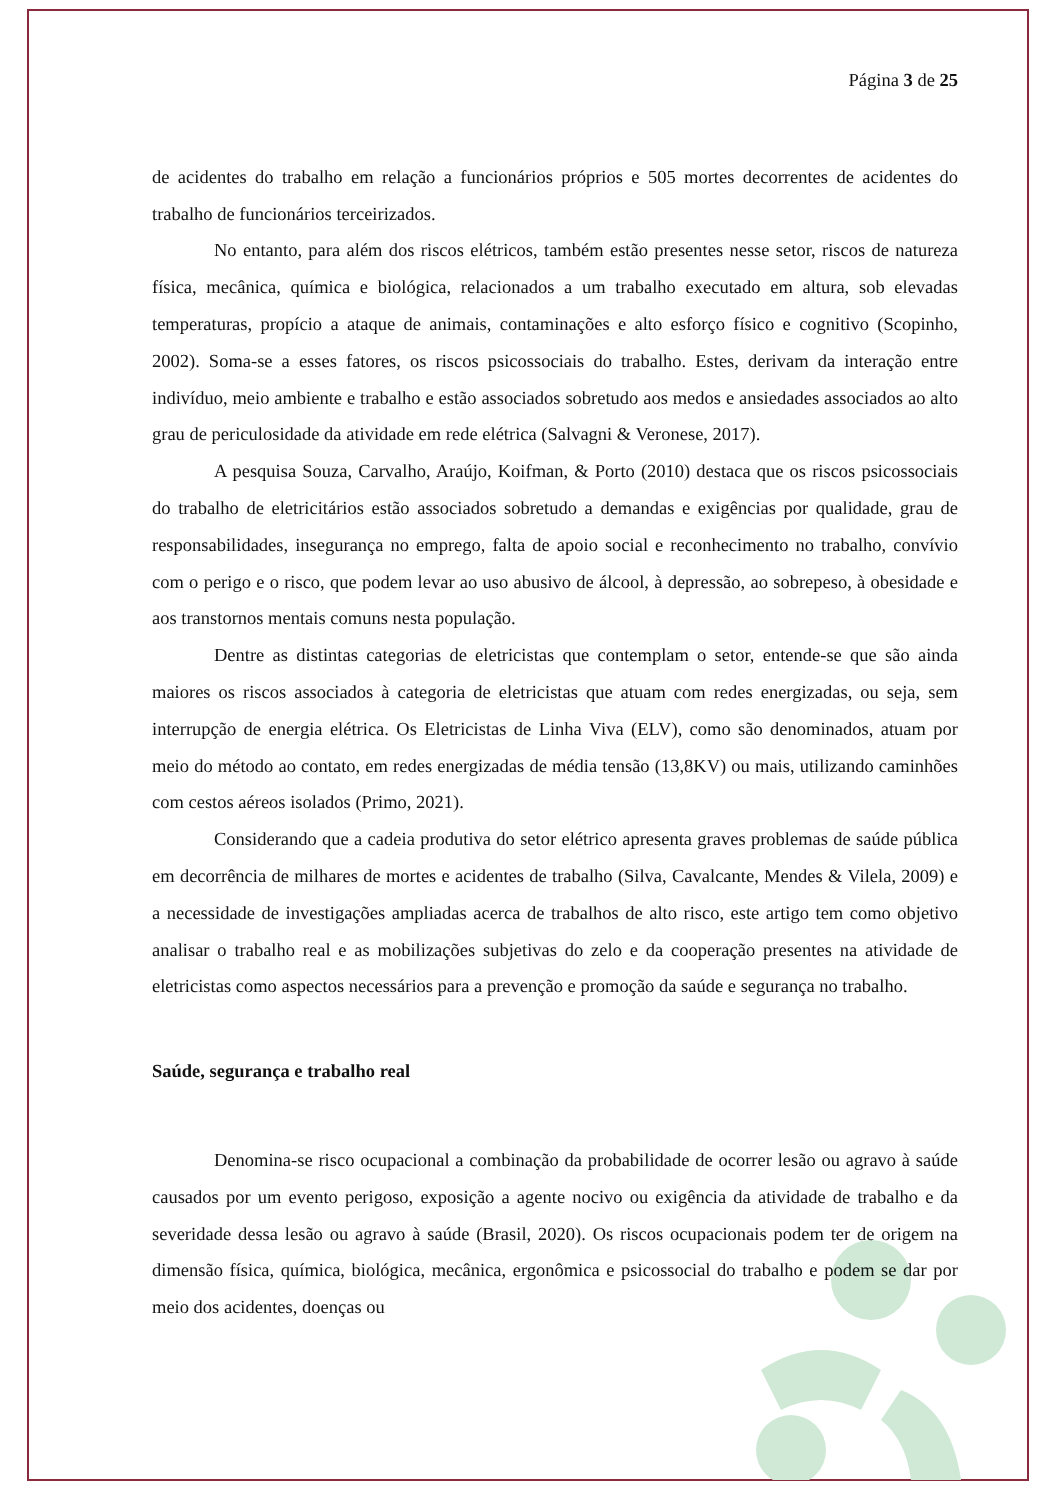Página 3 de 25
de acidentes do trabalho em relação a funcionários próprios e 505 mortes decorrentes de acidentes do trabalho de funcionários terceirizados.
No entanto, para além dos riscos elétricos, também estão presentes nesse setor, riscos de natureza física, mecânica, química e biológica, relacionados a um trabalho executado em altura, sob elevadas temperaturas, propício a ataque de animais, contaminações e alto esforço físico e cognitivo (Scopinho, 2002). Soma-se a esses fatores, os riscos psicossociais do trabalho. Estes, derivam da interação entre indivíduo, meio ambiente e trabalho e estão associados sobretudo aos medos e ansiedades associados ao alto grau de periculosidade da atividade em rede elétrica (Salvagni & Veronese, 2017).
A pesquisa Souza, Carvalho, Araújo, Koifman, & Porto (2010) destaca que os riscos psicossociais do trabalho de eletricitários estão associados sobretudo a demandas e exigências por qualidade, grau de responsabilidades, insegurança no emprego, falta de apoio social e reconhecimento no trabalho, convívio com o perigo e o risco, que podem levar ao uso abusivo de álcool, à depressão, ao sobrepeso, à obesidade e aos transtornos mentais comuns nesta população.
Dentre as distintas categorias de eletricistas que contemplam o setor, entende-se que são ainda maiores os riscos associados à categoria de eletricistas que atuam com redes energizadas, ou seja, sem interrupção de energia elétrica. Os Eletricistas de Linha Viva (ELV), como são denominados, atuam por meio do método ao contato, em redes energizadas de média tensão (13,8KV) ou mais, utilizando caminhões com cestos aéreos isolados (Primo, 2021).
Considerando que a cadeia produtiva do setor elétrico apresenta graves problemas de saúde pública em decorrência de milhares de mortes e acidentes de trabalho (Silva, Cavalcante, Mendes & Vilela, 2009) e a necessidade de investigações ampliadas acerca de trabalhos de alto risco, este artigo tem como objetivo analisar o trabalho real e as mobilizações subjetivas do zelo e da cooperação presentes na atividade de eletricistas como aspectos necessários para a prevenção e promoção da saúde e segurança no trabalho.
Saúde, segurança e trabalho real
Denomina-se risco ocupacional a combinação da probabilidade de ocorrer lesão ou agravo à saúde causados por um evento perigoso, exposição a agente nocivo ou exigência da atividade de trabalho e da severidade dessa lesão ou agravo à saúde (Brasil, 2020). Os riscos ocupacionais podem ter de origem na dimensão física, química, biológica, mecânica, ergonômica e psicossocial do trabalho e podem se dar por meio dos acidentes, doenças ou